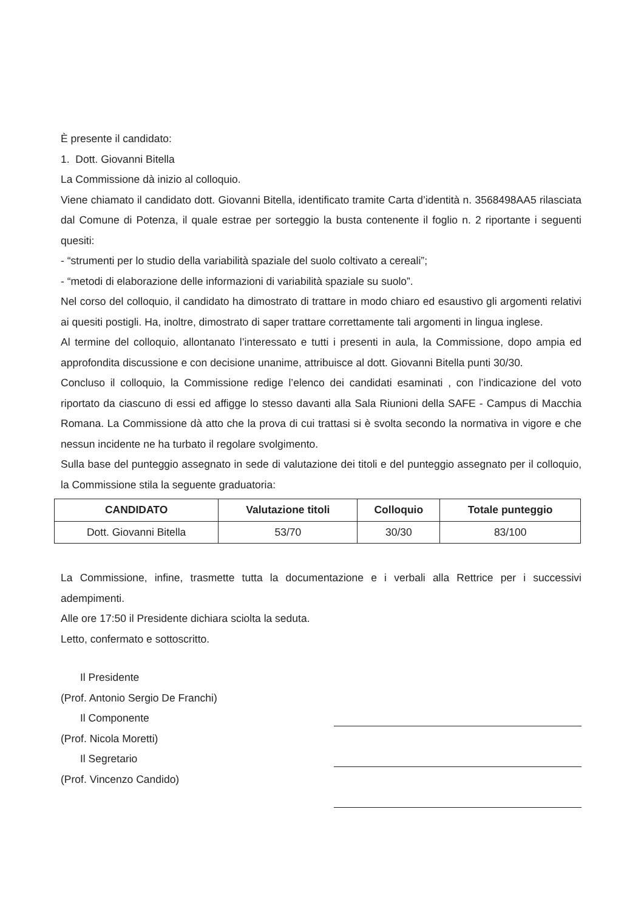È presente il candidato:
1. Dott. Giovanni Bitella
La Commissione dà inizio al colloquio.
Viene chiamato il candidato dott. Giovanni Bitella, identificato tramite Carta d’identità n. 3568498AA5 rilasciata dal Comune di Potenza, il quale estrae per sorteggio la busta contenente il foglio n. 2 riportante i seguenti quesiti:
- “strumenti per lo studio della variabilità spaziale del suolo coltivato a cereali”;
- “metodi di elaborazione delle informazioni di variabilità spaziale su suolo”.
Nel corso del colloquio, il candidato ha dimostrato di trattare in modo chiaro ed esaustivo gli argomenti relativi ai quesiti postigli. Ha, inoltre, dimostrato di saper trattare correttamente tali argomenti in lingua inglese.
Al termine del colloquio, allontanato l’interessato e tutti i presenti in aula, la Commissione, dopo ampia ed approfondita discussione e con decisione unanime, attribuisce al dott. Giovanni Bitella punti 30/30.
Concluso il colloquio, la Commissione redige l’elenco dei candidati esaminati , con l’indicazione del voto riportato da ciascuno di essi ed affigge lo stesso davanti alla Sala Riunioni della SAFE - Campus di Macchia Romana. La Commissione dà atto che la prova di cui trattasi si è svolta secondo la normativa in vigore e che nessun incidente ne ha turbato il regolare svolgimento.
Sulla base del punteggio assegnato in sede di valutazione dei titoli e del punteggio assegnato per il colloquio, la Commissione stila la seguente graduatoria:
| CANDIDATO | Valutazione titoli | Colloquio | Totale punteggio |
| --- | --- | --- | --- |
| Dott. Giovanni Bitella | 53/70 | 30/30 | 83/100 |
La Commissione, infine, trasmette tutta la documentazione e i verbali alla Rettrice per i successivi adempimenti.
Alle ore 17:50 il Presidente dichiara sciolta la seduta.
Letto, confermato e sottoscritto.
Il Presidente
(Prof. Antonio Sergio De Franchi)
Il Componente
(Prof. Nicola Moretti)
Il Segretario
(Prof. Vincenzo Candido)